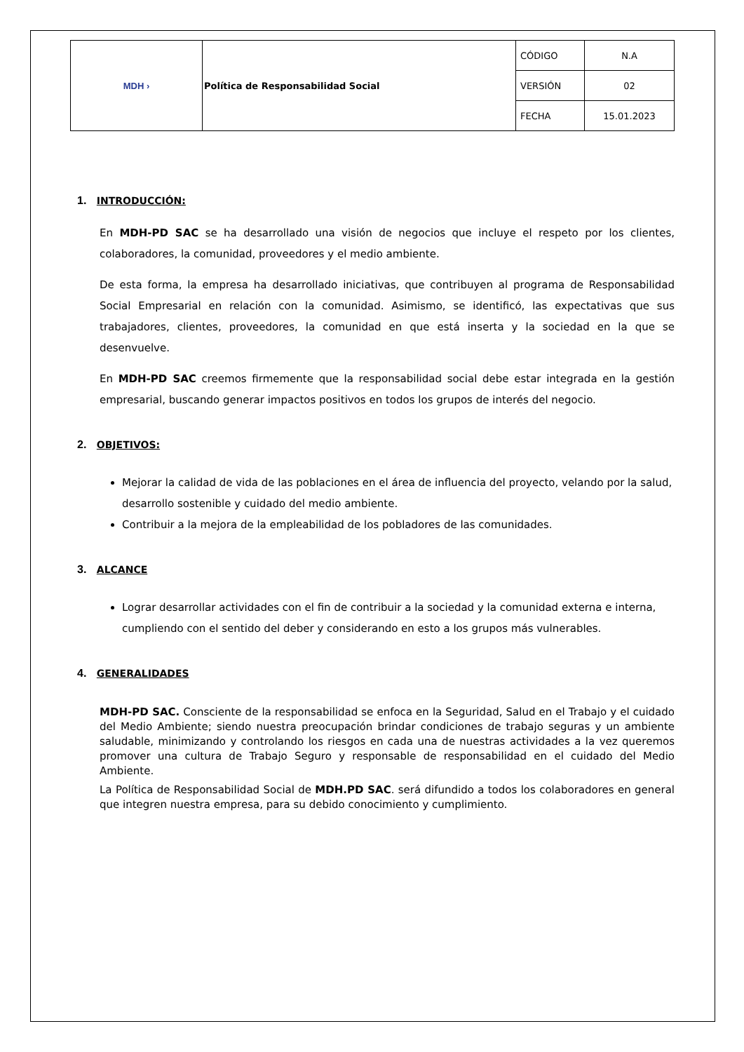| MDH › | Política de Responsabilidad Social | CÓDIGO | N.A |
| | | VERSIÓN | 02 |
| | | FECHA | 15.01.2023 |
1. INTRODUCCIÓN:
En MDH-PD SAC se ha desarrollado una visión de negocios que incluye el respeto por los clientes, colaboradores, la comunidad, proveedores y el medio ambiente.
De esta forma, la empresa ha desarrollado iniciativas, que contribuyen al programa de Responsabilidad Social Empresarial en relación con la comunidad. Asimismo, se identificó, las expectativas que sus trabajadores, clientes, proveedores, la comunidad en que está inserta y la sociedad en la que se desenvuelve.
En MDH-PD SAC creemos firmemente que la responsabilidad social debe estar integrada en la gestión empresarial, buscando generar impactos positivos en todos los grupos de interés del negocio.
2. OBJETIVOS:
Mejorar la calidad de vida de las poblaciones en el área de influencia del proyecto, velando por la salud, desarrollo sostenible y cuidado del medio ambiente.
Contribuir a la mejora de la empleabilidad de los pobladores de las comunidades.
3. ALCANCE
Lograr desarrollar actividades con el fin de contribuir a la sociedad y la comunidad externa e interna, cumpliendo con el sentido del deber y considerando en esto a los grupos más vulnerables.
4. GENERALIDADES
MDH-PD SAC. Consciente de la responsabilidad se enfoca en la Seguridad, Salud en el Trabajo y el cuidado del Medio Ambiente; siendo nuestra preocupación brindar condiciones de trabajo seguras y un ambiente saludable, minimizando y controlando los riesgos en cada una de nuestras actividades a la vez queremos promover una cultura de Trabajo Seguro y responsable de responsabilidad en el cuidado del Medio Ambiente.
La Política de Responsabilidad Social de MDH.PD SAC. será difundido a todos los colaboradores en general que integren nuestra empresa, para su debido conocimiento y cumplimiento.